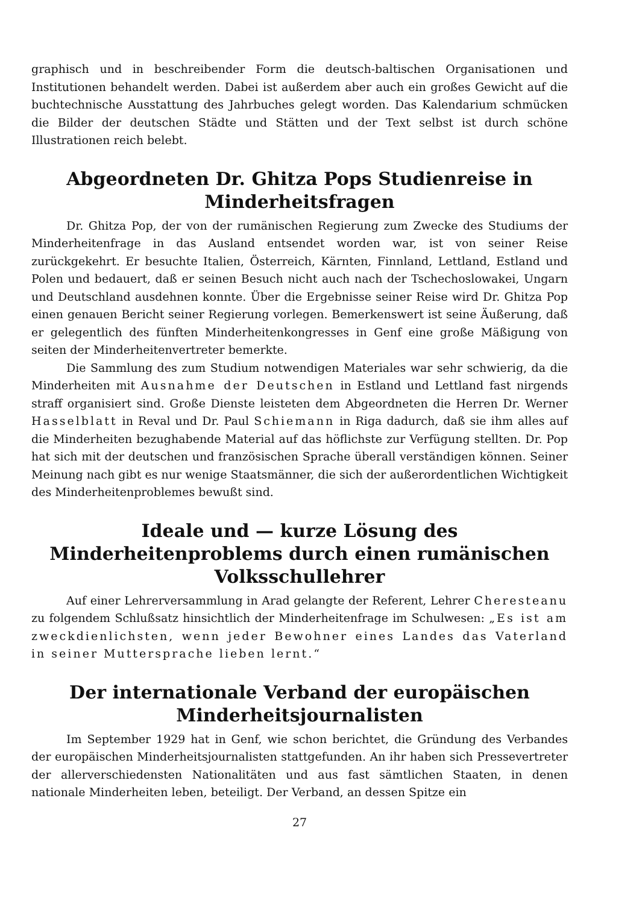graphisch und in beschreibender Form die deutsch-baltischen Organisationen und Institutionen behandelt werden. Dabei ist außerdem aber auch ein großes Gewicht auf die buchtechnische Ausstattung des Jahrbuches gelegt worden. Das Kalendarium schmücken die Bilder der deutschen Städte und Stätten und der Text selbst ist durch schöne Illustrationen reich belebt.
Abgeordneten Dr. Ghitza Pops Studienreise in Minderheitsfragen
Dr. Ghitza Pop, der von der rumänischen Regierung zum Zwecke des Studiums der Minderheitenfrage in das Ausland entsendet worden war, ist von seiner Reise zurückgekehrt. Er besuchte Italien, Österreich, Kärnten, Finnland, Lettland, Estland und Polen und bedauert, daß er seinen Besuch nicht auch nach der Tschechoslowakei, Ungarn und Deutschland ausdehnen konnte. Über die Ergebnisse seiner Reise wird Dr. Ghitza Pop einen genauen Bericht seiner Regierung vorlegen. Bemerkenswert ist seine Äußerung, daß er gelegentlich des fünften Minderheitenkongresses in Genf eine große Mäßigung von seiten der Minderheitenvertreter bemerkte.
Die Sammlung des zum Studium notwendigen Materiales war sehr schwierig, da die Minderheiten mit Ausnahme der Deutschen in Estland und Lettland fast nirgends straff organisiert sind. Große Dienste leisteten dem Abgeordneten die Herren Dr. Werner Hasselblatt in Reval und Dr. Paul Schiemann in Riga dadurch, daß sie ihm alles auf die Minderheiten bezughabende Material auf das höflichste zur Verfügung stellten. Dr. Pop hat sich mit der deutschen und französischen Sprache überall verständigen können. Seiner Meinung nach gibt es nur wenige Staatsmänner, die sich der außerordentlichen Wichtigkeit des Minderheitenproblemes bewußt sind.
Ideale und — kurze Lösung des Minderheitenproblems durch einen rumänischen Volksschullehrer
Auf einer Lehrerversammlung in Arad gelangte der Referent, Lehrer Cherestea­nu zu folgendem Schlußsatz hinsichtlich der Minderheitenfrage im Schulwesen: „Es ist am zweckdienlichsten, wenn jeder Bewohner eines Landes das Vaterland in seiner Muttersprache lieben lernt.“
Der internationale Verband der europäischen Minderheitsjournalisten
Im September 1929 hat in Genf, wie schon berichtet, die Gründung des Verbandes der europäischen Minderheitsjournalisten stattgefunden. An ihr haben sich Pressevertreter der allerverschiedensten Nationalitäten und aus fast sämtlichen Staaten, in denen nationale Minderheiten leben, beteiligt. Der Verband, an dessen Spitze ein
27